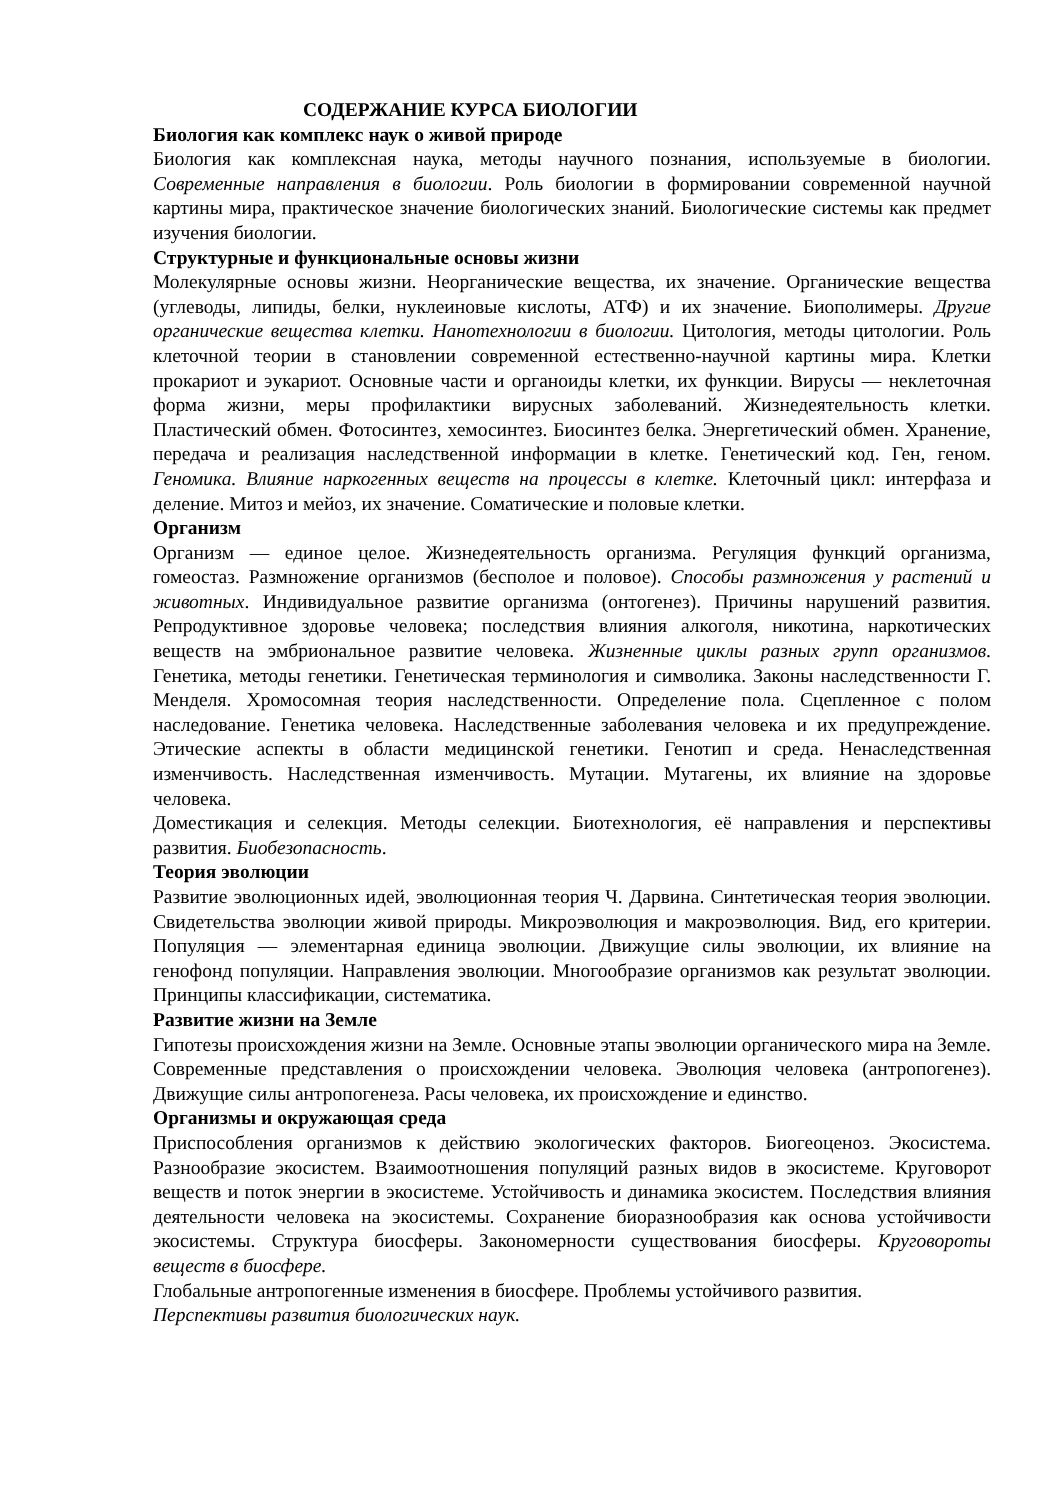СОДЕРЖАНИЕ КУРСА БИОЛОГИИ
Биология как комплекс наук о живой природе
Биология как комплексная наука, методы научного познания, используемые в биологии. Современные направления в биологии. Роль биологии в формировании современной научной картины мира, практическое значение биологических знаний. Биологические системы как предмет изучения биологии.
Структурные и функциональные основы жизни
Молекулярные основы жизни. Неорганические вещества, их значение. Органические вещества (углеводы, липиды, белки, нуклеиновые кислоты, АТФ) и их значение. Биополимеры. Другие органические вещества клетки. Нанотехнологии в биологии. Цитология, методы цитологии. Роль клеточной теории в становлении современной естественно-научной картины мира. Клетки прокариот и эукариот. Основные части и органоиды клетки, их функции. Вирусы — неклеточная форма жизни, меры профилактики вирусных заболеваний. Жизнедеятельность клетки. Пластический обмен. Фотосинтез, хемосинтез. Биосинтез белка. Энергетический обмен. Хранение, передача и реализация наследственной информации в клетке. Генетический код. Ген, геном. Геномика. Влияние наркогенных веществ на процессы в клетке. Клеточный цикл: интерфаза и деление. Митоз и мейоз, их значение. Соматические и половые клетки.
Организм
Организм — единое целое. Жизнедеятельность организма. Регуляция функций организма, гомеостаз. Размножение организмов (бесполое и половое). Способы размножения у растений и животных. Индивидуальное развитие организма (онтогенез). Причины нарушений развития. Репродуктивное здоровье человека; последствия влияния алкоголя, никотина, наркотических веществ на эмбриональное развитие человека. Жизненные циклы разных групп организмов. Генетика, методы генетики. Генетическая терминология и символика. Законы наследственности Г. Менделя. Хромосомная теория наследственности. Определение пола. Сцепленное с полом наследование. Генетика человека. Наследственные заболевания человека и их предупреждение. Этические аспекты в области медицинской генетики. Генотип и среда. Ненаследственная изменчивость. Наследственная изменчивость. Мутации. Мутагены, их влияние на здоровье человека.
Доместикация и селекция. Методы селекции. Биотехнология, её направления и перспективы развития. Биобезопасность.
Теория эволюции
Развитие эволюционных идей, эволюционная теория Ч. Дарвина. Синтетическая теория эволюции. Свидетельства эволюции живой природы. Микроэволюция и макроэволюция. Вид, его критерии. Популяция — элементарная единица эволюции. Движущие силы эволюции, их влияние на генофонд популяции. Направления эволюции. Многообразие организмов как результат эволюции. Принципы классификации, систематика.
Развитие жизни на Земле
Гипотезы происхождения жизни на Земле. Основные этапы эволюции органического мира на Земле. Современные представления о происхождении человека. Эволюция человека (антропогенез). Движущие силы антропогенеза. Расы человека, их происхождение и единство.
Организмы и окружающая среда
Приспособления организмов к действию экологических факторов. Биогеоценоз. Экосистема. Разнообразие экосистем. Взаимоотношения популяций разных видов в экосистеме. Круговорот веществ и поток энергии в экосистеме. Устойчивость и динамика экосистем. Последствия влияния деятельности человека на экосистемы. Сохранение биоразнообразия как основа устойчивости экосистемы. Структура биосферы. Закономерности существования биосферы. Круговороты веществ в биосфере.
Глобальные антропогенные изменения в биосфере. Проблемы устойчивого развития.
Перспективы развития биологических наук.